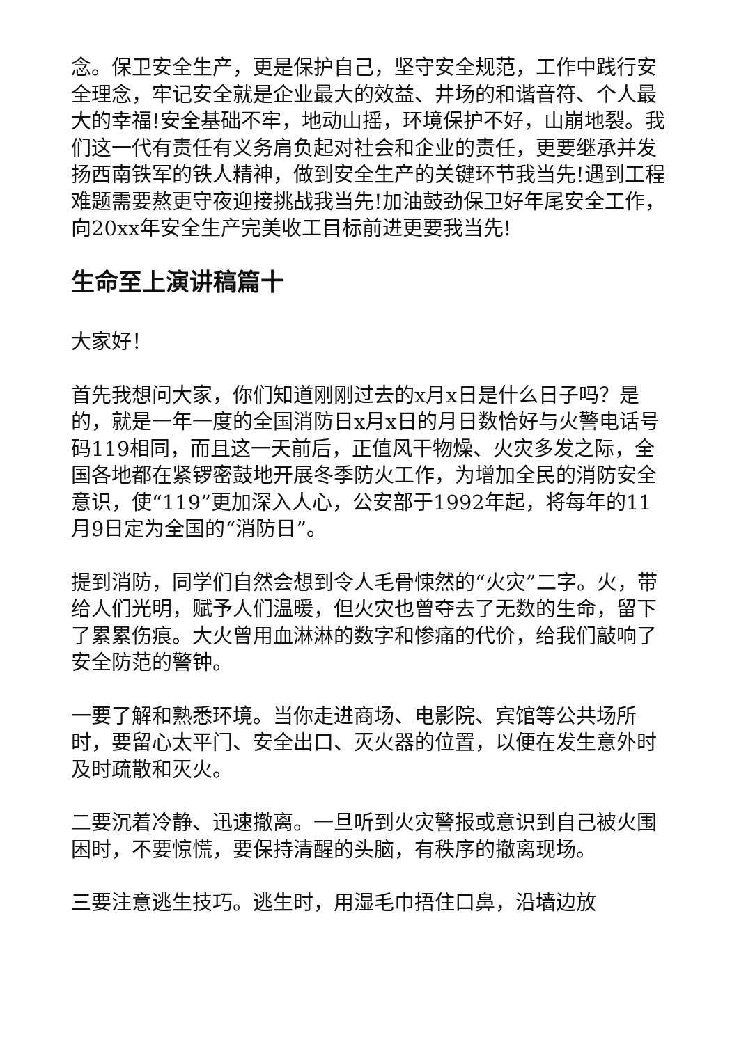念。保卫安全生产，更是保护自己，坚守安全规范，工作中践行安全理念，牢记安全就是企业最大的效益、井场的和谐音符、个人最大的幸福!安全基础不牢，地动山摇，环境保护不好，山崩地裂。我们这一代有责任有义务肩负起对社会和企业的责任，更要继承并发扬西南铁军的铁人精神，做到安全生产的关键环节我当先!遇到工程难题需要熬更守夜迎接挑战我当先!加油鼓劲保卫好年尾安全工作，向20xx年安全生产完美收工目标前进更要我当先!
生命至上演讲稿篇十
大家好！
首先我想问大家，你们知道刚刚过去的x月x日是什么日子吗？是的，就是一年一度的全国消防日x月x日的月日数恰好与火警电话号码119相同，而且这一天前后，正值风干物燥、火灾多发之际，全国各地都在紧锣密鼓地开展冬季防火工作，为增加全民的消防安全意识，使“119”更加深入人心，公安部于1992年起，将每年的11月9日定为全国的“消防日”。
提到消防，同学们自然会想到令人毛骨悚然的“火灾”二字。火，带给人们光明，赋予人们温暖，但火灾也曾夺去了无数的生命，留下了累累伤痕。大火曾用血淋淋的数字和惨痛的代价，给我们敲响了安全防范的警钟。
一要了解和熟悉环境。当你走进商场、电影院、宾馆等公共场所时，要留心太平门、安全出口、灭火器的位置，以便在发生意外时及时疏散和灭火。
二要沉着冷静、迅速撤离。一旦听到火灾警报或意识到自己被火围困时，不要惊慌，要保持清醒的头脑，有秩序的撤离现场。
三要注意逃生技巧。逃生时，用湿毛巾捂住口鼻，沿墙边放